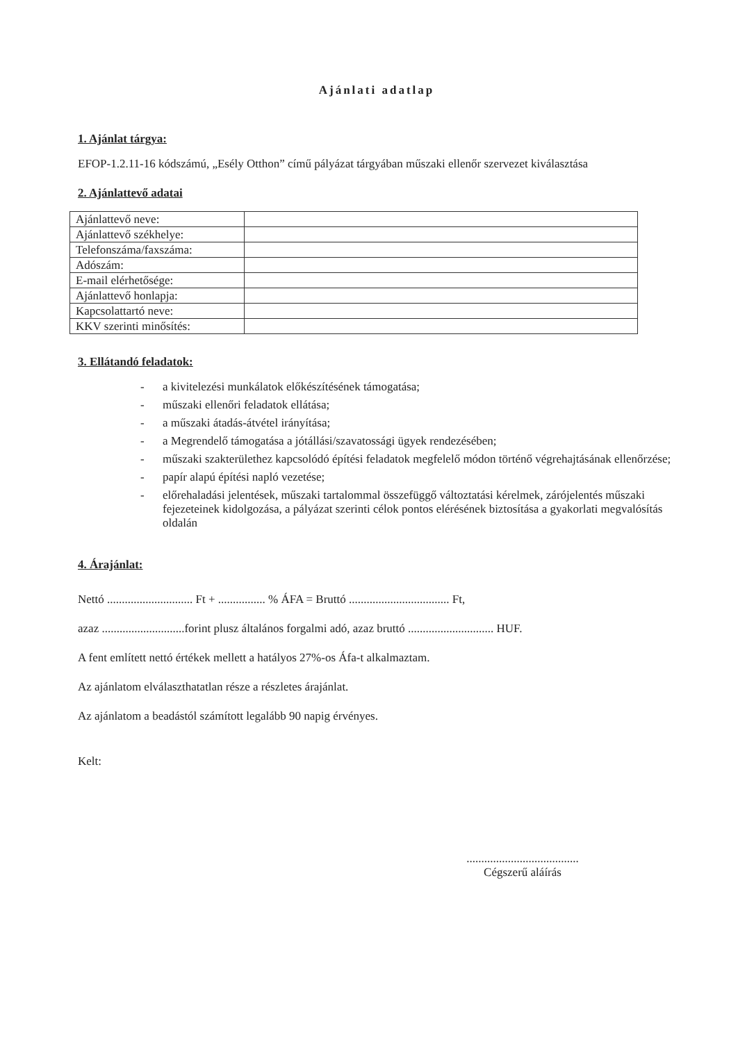Ajánlati adatlap
1. Ajánlat tárgya:
EFOP-1.2.11-16 kódszámú, „Esély Otthon” című pályázat tárgyában műszaki ellenőr szervezet kiválasztása
2. Ajánlattevő adatai
| Ajánlattevő neve: | |
| Ajánlattevő székhelye: | |
| Telefonszáma/faxszáma: | |
| Adószám: | |
| E-mail elérhetősége: | |
| Ajánlattevő honlapja: | |
| Kapcsolattartó neve: | |
| KKV szerinti minősítés: | |
3. Ellátandó feladatok:
- a kivitelezési munkálatok előkészítésének támogatása;
- műszaki ellenőri feladatok ellátása;
- a műszaki átadás-átvétel irányítása;
- a Megrendelő támogatása a jótállási/szavatossági ügyek rendezésében;
- műszaki szakterülethez kapcsolódó építési feladatok megfelelő módon történő végrehajtásának ellenőrzése;
- papír alapú építési napló vezetése;
- előrehaladási jelentések, műszaki tartalommal összefüggő változtatási kérelmek, zárójelentés műszaki fejezeteinek kidolgozása, a pályázat szerinti célok pontos elérésének biztosítása a gyakorlati megvalósítás oldalán
4. Árajánlat:
Nettó ............................. Ft + ................ % ÁFA = Bruttó .................................. Ft,
azaz ............................forint plusz általános forgalmi adó, azaz bruttó ............................. HUF.
A fent említett nettó értékek mellett a hatályos 27%-os Áfa-t alkalmaztam.
Az ajánlatom elválaszthatatlan része a részletes árajánlat.
Az ajánlatom a beadástól számított legalább 90 napig érvényes.
Kelt:
......................................
Cégszerű aláírás